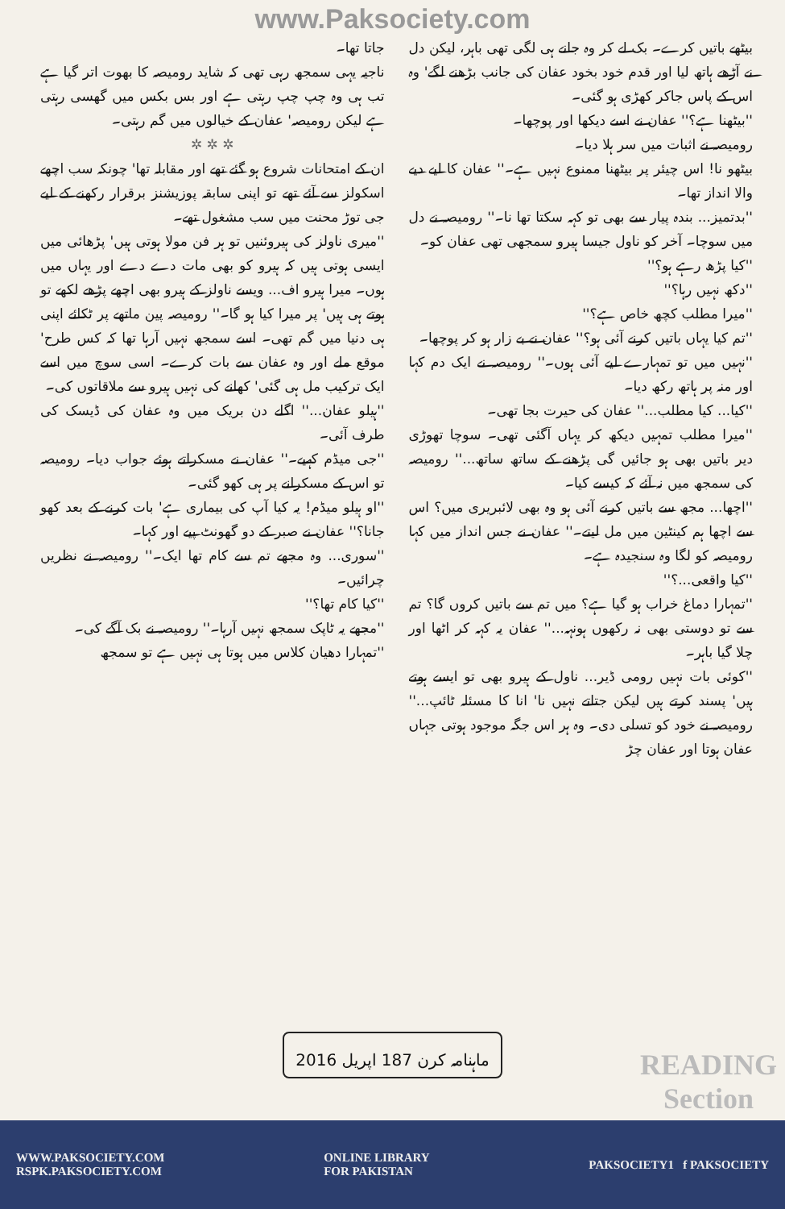www.Paksociety.com
بیٹھے باتیں کرے۔ بک لے کر وہ جانے ہی لگی تھی باہر، لیکن دل نے آڑھے ہاتھ لیا اور قدم خود بخود عفان کی جانب بڑھنے لگے' وہ اس کے پاس جاکر کھڑی ہو گئی۔
''بیٹھنا ہے؟'' عفان نے اسے دیکھا اور پوچھا۔
رومیصہ نے اثبات میں سر ہلا دیا۔
بیٹھو نا! اس چیئر پر بیٹھنا ممنوع نہیں ہے۔'' عفان کا لیے دیے والا انداز تھا۔
''بدتمیز... بندہ پیار سے بھی تو کہہ سکتا تھا نا۔'' رومیصہ نے دل میں سوچا۔ آخر کو ناول جیسا ہیرو سمجھی تھی عفان کو۔
''کیا پڑھ رہے ہو؟''
''دکھ نہیں رہا؟''
''میرا مطلب کچھ خاص ہے؟''
''تم کیا یہاں باتیں کرنے آئی ہو؟'' عفان نے بے زار ہو کر پوچھا۔
''نہیں میں تو تمہارے لیے آئی ہوں۔'' رومیصہ نے ایک دم کہا اور منہ پر ہاتھ رکھ دیا۔
''کیا... کیا مطلب...'' عفان کی حیرت بجا تھی۔
''میرا مطلب تمہیں دیکھ کر یہاں آگئی تھی۔ سوچا تھوڑی دیر باتیں بھی ہو جائیں گی پڑھنے کے ساتھ ساتھ...'' رومیصہ کی سمجھ میں نہ آئے کہ کیسے کیا۔
''اچھا... مجھ سے باتیں کرنے آئی ہو وہ بھی لائبریری میں؟ اس سے اچھا ہم کینٹین میں مل لیتے۔'' عفان نے جس انداز میں کہا رومیصہ کو لگا وہ سنجیدہ ہے۔
''کیا واقعی...؟''
''تمہارا دماغ خراب ہو گیا ہے؟ میں تم سے باتیں کروں گا؟ تم سے تو دوستی بھی نہ رکھوں ہونہہ...'' عفان یہ کہہ کر اٹھا اور چلا گیا باہر۔
''کوئی بات نہیں رومی ڈیر... ناول کے ہیرو بھی تو ایسے ہوتے ہیں' پسند کرتے ہیں لیکن جتاتے نہیں نا' انا کا مسئلہ ٹائپ...'' رومیصہ نے خود کو تسلی دی۔ وہ ہر اس جگہ موجود ہوتی جہاں عفان ہوتا اور عفان چڑ
جاتا تھا۔
ناجیہ یہی سمجھ رہی تھی کہ شاید رومیصہ کا بھوت اتر گیا ہے تب ہی وہ چپ چپ رہتی ہے اور بس بکس میں گھسی رہتی ہے لیکن رومیصہ' عفان کے خیالوں میں گم رہتی۔
✲ ✲ ✲
ان کے امتحانات شروع ہو گئے تھے اور مقابلہ تھا' چونکہ سب اچھے اسکولز سے آئے تھے تو اپنی سابقہ پوزیشنز برقرار رکھنے کے لیے جی توڑ محنت میں سب مشغول تھے۔
''میری ناولز کی ہیروئنیں تو ہر فن مولا ہوتی ہیں' پڑھائی میں ایسی ہوتی ہیں کہ ہیرو کو بھی مات دے دے اور یہاں میں ہوں۔ میرا ہیرو اف... ویسے ناولز کے ہیرو بھی اچھے پڑھے لکھے تو ہوتے ہی ہیں' پر میرا کیا ہو گا۔'' رومیصہ پین ماتھے پر ٹکائے اپنی ہی دنیا میں گم تھی۔ اسے سمجھ نہیں آرہا تھا کہ کس طرح' موقع ملے اور وہ عفان سے بات کرے۔ اسی سوچ میں اسے ایک ترکیب مل ہی گئی' کھانے کی نہیں ہیرو سے ملاقاتوں کی۔
''ہیلو عفان...'' اگلے دن بریک میں وہ عفان کی ڈیسک کی طرف آئی۔
''جی میڈم کہیے۔'' عفان نے مسکراتے ہوئے جواب دیا۔ رومیصہ تو اس کے مسکرانے پر ہی کھو گئی۔
''او ہیلو میڈم! یہ کیا آپ کی بیماری ہے' بات کرنے کے بعد کھو جانا؟'' عفان نے صبر کے دو گھونٹ پیے اور کہا۔
''سوری... وہ مجھے تم سے کام تھا ایک۔'' رومیصہ نے نظریں چرائیں۔
''کیا کام تھا؟''
''مجھے یہ ٹاپک سمجھ نہیں آرہا۔'' رومیصہ نے بک آگے کی۔
''تمہارا دھیان کلاس میں ہوتا ہی نہیں ہے تو سمجھ
ماہنامہ کرن 187 اپریل 2016
READING
Section
WWW.PAKSOCIETY.COM
RSPK.PAKSOCIETY.COM
ONLINE LIBRARY
FOR PAKISTAN
PAKSOCIETY1 f PAKSOCIETY